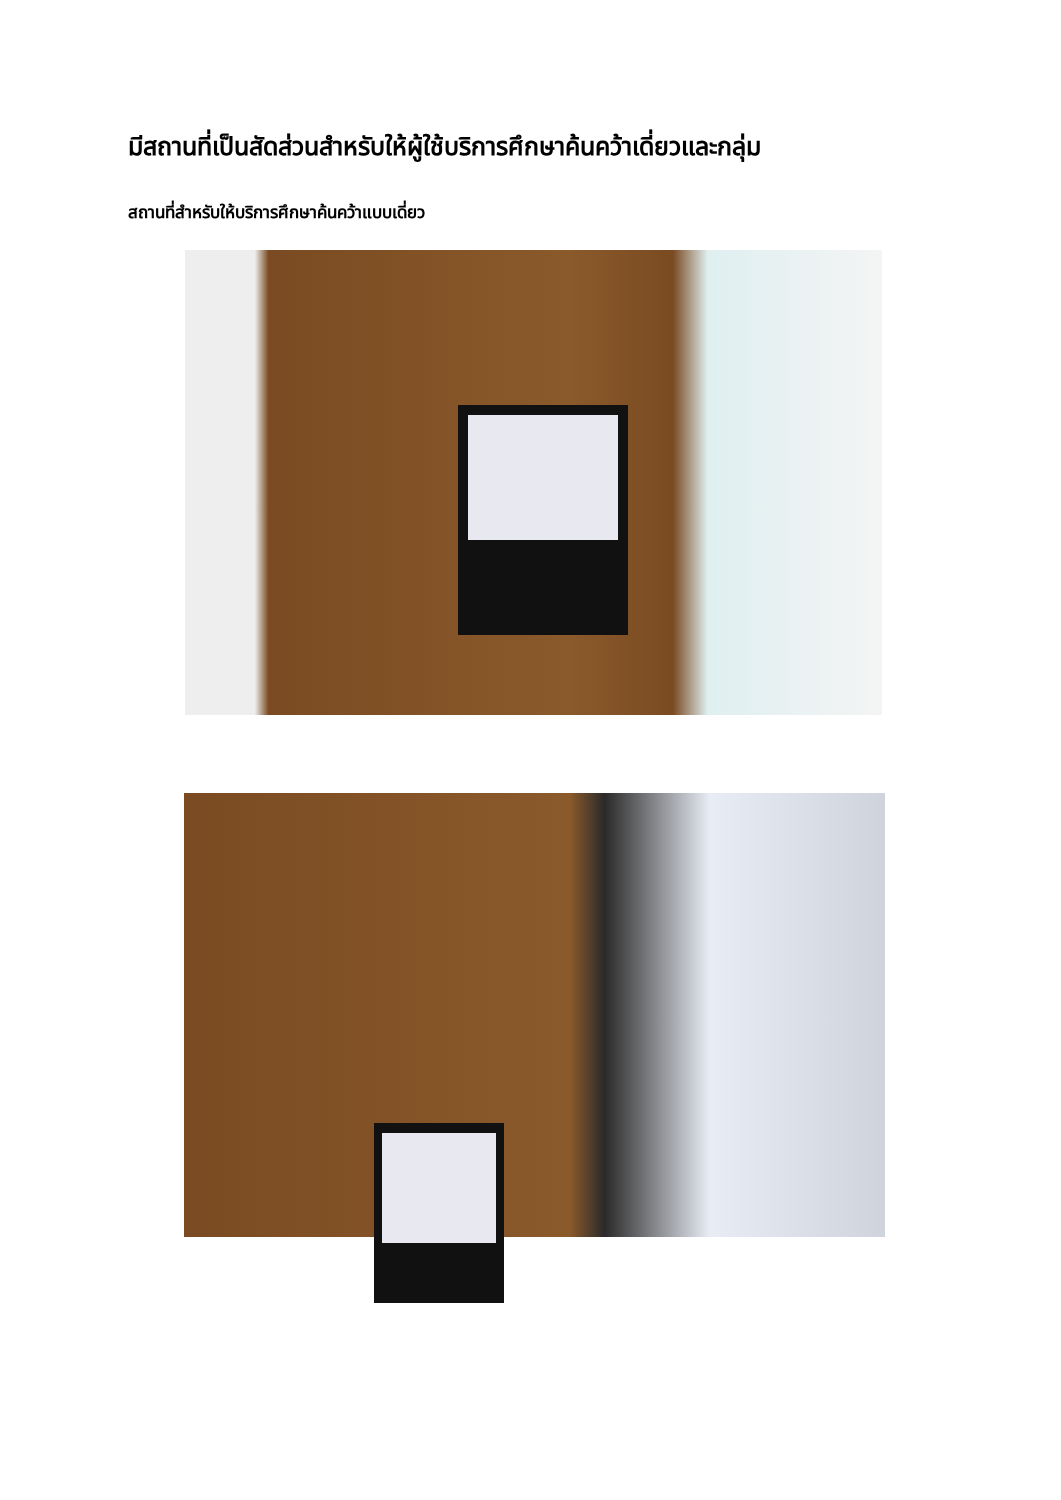มีสถานที่เป็นสัดส่วนสำหรับให้ผู้ใช้บริการศึกษาค้นคว้าเดี่ยวและกลุ่ม
สถานที่สำหรับให้บริการศึกษาค้นคว้าแบบเดี่ยว